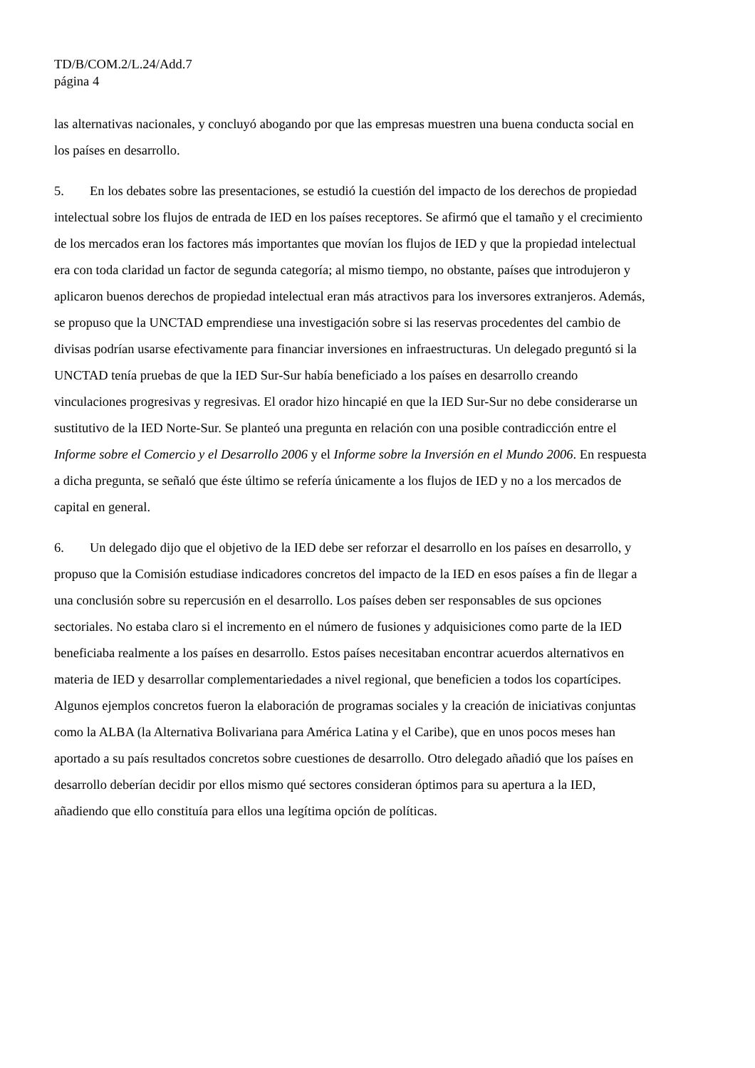TD/B/COM.2/L.24/Add.7
página 4
las alternativas nacionales, y concluyó abogando por que las empresas muestren una buena conducta social en los países en desarrollo.
5. En los debates sobre las presentaciones, se estudió la cuestión del impacto de los derechos de propiedad intelectual sobre los flujos de entrada de IED en los países receptores. Se afirmó que el tamaño y el crecimiento de los mercados eran los factores más importantes que movían los flujos de IED y que la propiedad intelectual era con toda claridad un factor de segunda categoría; al mismo tiempo, no obstante, países que introdujeron y aplicaron buenos derechos de propiedad intelectual eran más atractivos para los inversores extranjeros. Además, se propuso que la UNCTAD emprendiese una investigación sobre si las reservas procedentes del cambio de divisas podrían usarse efectivamente para financiar inversiones en infraestructuras. Un delegado preguntó si la UNCTAD tenía pruebas de que la IED Sur-Sur había beneficiado a los países en desarrollo creando vinculaciones progresivas y regresivas. El orador hizo hincapié en que la IED Sur-Sur no debe considerarse un sustitutivo de la IED Norte-Sur. Se planteó una pregunta en relación con una posible contradicción entre el Informe sobre el Comercio y el Desarrollo 2006 y el Informe sobre la Inversión en el Mundo 2006. En respuesta a dicha pregunta, se señaló que éste último se refería únicamente a los flujos de IED y no a los mercados de capital en general.
6. Un delegado dijo que el objetivo de la IED debe ser reforzar el desarrollo en los países en desarrollo, y propuso que la Comisión estudiase indicadores concretos del impacto de la IED en esos países a fin de llegar a una conclusión sobre su repercusión en el desarrollo. Los países deben ser responsables de sus opciones sectoriales. No estaba claro si el incremento en el número de fusiones y adquisiciones como parte de la IED beneficiaba realmente a los países en desarrollo. Estos países necesitaban encontrar acuerdos alternativos en materia de IED y desarrollar complementariedades a nivel regional, que beneficien a todos los copartícipes. Algunos ejemplos concretos fueron la elaboración de programas sociales y la creación de iniciativas conjuntas como la ALBA (la Alternativa Bolivariana para América Latina y el Caribe), que en unos pocos meses han aportado a su país resultados concretos sobre cuestiones de desarrollo. Otro delegado añadió que los países en desarrollo deberían decidir por ellos mismo qué sectores consideran óptimos para su apertura a la IED, añadiendo que ello constituía para ellos una legítima opción de políticas.